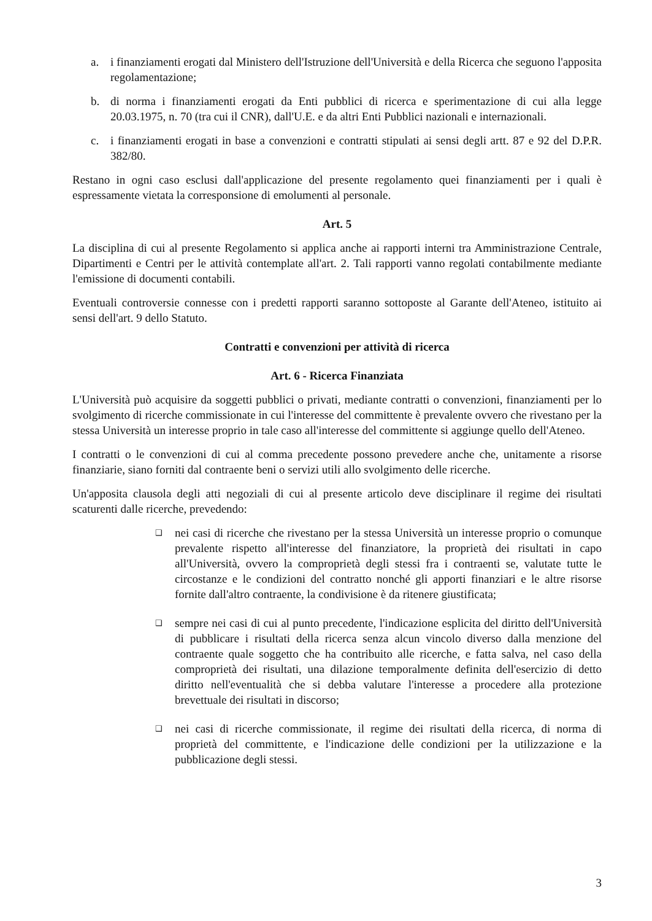a. i finanziamenti erogati dal Ministero dell'Istruzione dell'Università e della Ricerca che seguono l'apposita regolamentazione;
b. di norma i finanziamenti erogati da Enti pubblici di ricerca e sperimentazione di cui alla legge 20.03.1975, n. 70 (tra cui il CNR), dall'U.E. e da altri Enti Pubblici nazionali e internazionali.
c. i finanziamenti erogati in base a convenzioni e contratti stipulati ai sensi degli artt. 87 e 92 del D.P.R. 382/80.
Restano in ogni caso esclusi dall'applicazione del presente regolamento quei finanziamenti per i quali è espressamente vietata la corresponsione di emolumenti al personale.
Art. 5
La disciplina di cui al presente Regolamento si applica anche ai rapporti interni tra Amministrazione Centrale, Dipartimenti e Centri per le attività contemplate all'art. 2. Tali rapporti vanno regolati contabilmente mediante l'emissione di documenti contabili.
Eventuali controversie connesse con i predetti rapporti saranno sottoposte al Garante dell'Ateneo, istituito ai sensi dell'art. 9 dello Statuto.
Contratti e convenzioni per attività di ricerca
Art. 6 - Ricerca Finanziata
L'Università può acquisire da soggetti pubblici o privati, mediante contratti o convenzioni, finanziamenti per lo svolgimento di ricerche commissionate in cui l'interesse del committente è prevalente ovvero che rivestano per la stessa Università un interesse proprio in tale caso all'interesse del committente si aggiunge quello dell'Ateneo.
I contratti o le convenzioni di cui al comma precedente possono prevedere anche che, unitamente a risorse finanziarie, siano forniti dal contraente beni o servizi utili allo svolgimento delle ricerche.
Un'apposita clausola degli atti negoziali di cui al presente articolo deve disciplinare il regime dei risultati scaturenti dalle ricerche, prevedendo:
❑ nei casi di ricerche che rivestano per la stessa Università un interesse proprio o comunque prevalente rispetto all'interesse del finanziatore, la proprietà dei risultati in capo all'Università, ovvero la comproprietà degli stessi fra i contraenti se, valutate tutte le circostanze e le condizioni del contratto nonché gli apporti finanziari e le altre risorse fornite dall'altro contraente, la condivisione è da ritenere giustificata;
❑ sempre nei casi di cui al punto precedente, l'indicazione esplicita del diritto dell'Università di pubblicare i risultati della ricerca senza alcun vincolo diverso dalla menzione del contraente quale soggetto che ha contribuito alle ricerche, e fatta salva, nel caso della comproprietà dei risultati, una dilazione temporalmente definita dell'esercizio di detto diritto nell'eventualità che si debba valutare l'interesse a procedere alla protezione brevettuale dei risultati in discorso;
❑ nei casi di ricerche commissionate, il regime dei risultati della ricerca, di norma di proprietà del committente, e l'indicazione delle condizioni per la utilizzazione e la pubblicazione degli stessi.
3